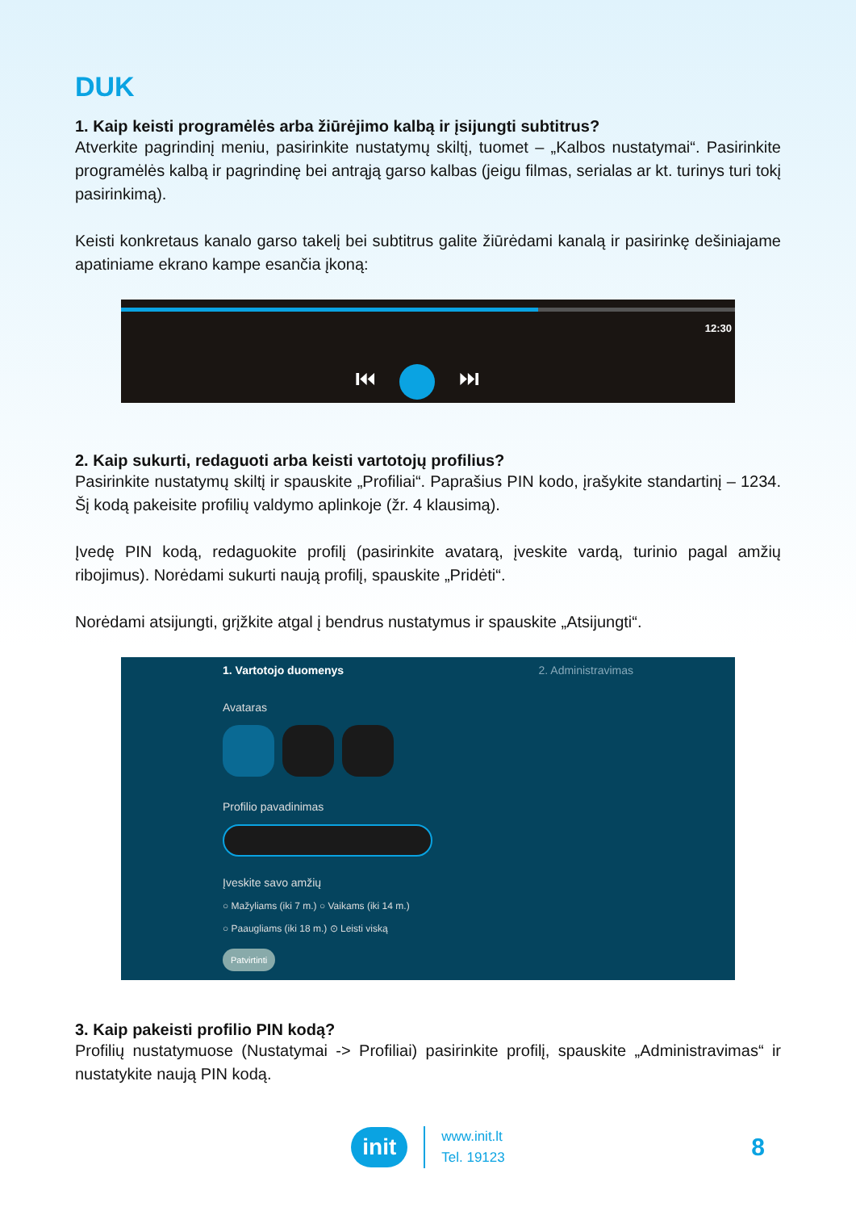DUK
1. Kaip keisti programėlės arba žiūrėjimo kalbą ir įsijungti subtitrus?
Atverkite pagrindinį meniu, pasirinkite nustatymų skiltį, tuomet – „Kalbos nustatymai“. Pasirinkite programėlės kalbą ir pagrindinę bei antrąją garso kalbas (jeigu filmas, serialas ar kt. turinys turi tokį pasirinkimą).
Keisti konkretaus kanalo garso takelį bei subtitrus galite žiūrėdami kanalą ir pasirinkę dešiniajame apatiniame ekrano kampe esančia įkoną:
12:30
⏮ ⏭
2. Kaip sukurti, redaguoti arba keisti vartotojų profilius?
Pasirinkite nustatymų skiltį ir spauskite „Profiliai“. Paprašius PIN kodo, įrašykite standartinį – 1234. Šį kodą pakeisite profilių valdymo aplinkoje (žr. 4 klausimą).
Įvedę PIN kodą, redaguokite profilį (pasirinkite avatarą, įveskite vardą, turinio pagal amžių ribojimus). Norėdami sukurti naują profilį, spauskite „Pridėti“.
Norėdami atsijungti, grįžkite atgal į bendrus nustatymus ir spauskite „Atsijungti“.
1. Vartotojo duomenys 2. Administravimas
Avataras
Profilio pavadinimas
Įveskite savo amžių
○ Mažyliams (iki 7 m.) ○ Vaikams (iki 14 m.)
○ Paaugliams (iki 18 m.) ⊙ Leisti viską
Patvirtinti
3. Kaip pakeisti profilio PIN kodą?
Profilių nustatymuose (Nustatymai -> Profiliai) pasirinkite profilį, spauskite „Administravimas“ ir nustatykite naują PIN kodą.
init
www.init.lt
Tel. 19123
8